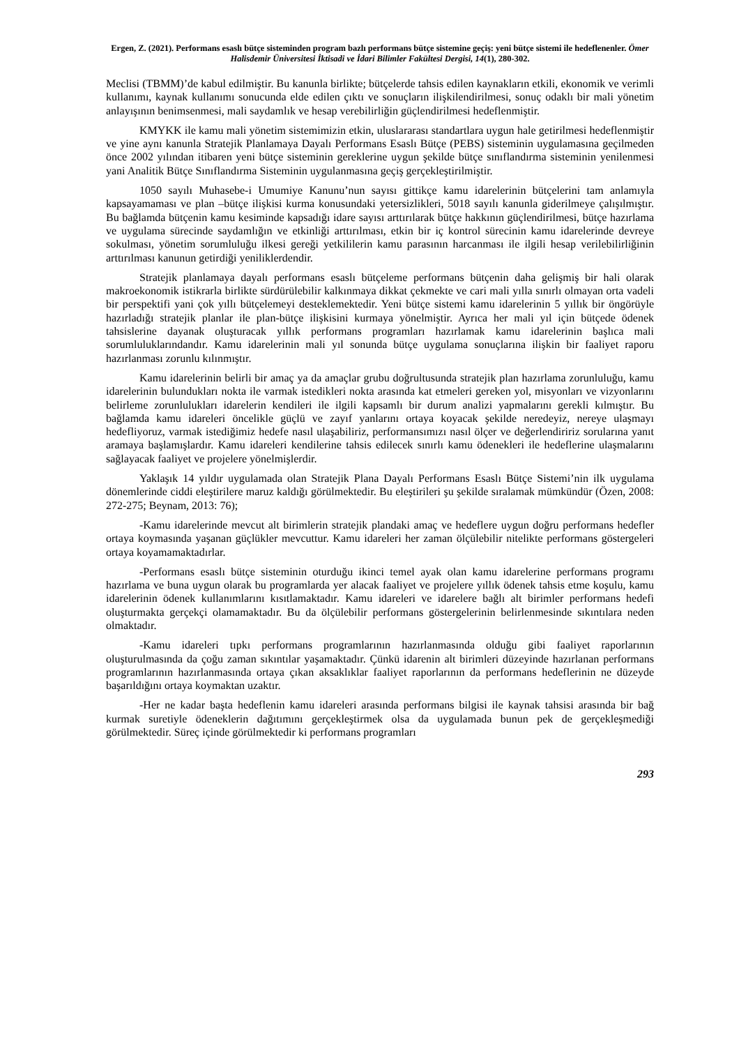Ergen, Z. (2021). Performans esaslı bütçe sisteminden program bazlı performans bütçe sistemine geçiş: yeni bütçe sistemi ile hedeflenenler. Ömer Halisdemir Üniversitesi İktisadi ve İdari Bilimler Fakültesi Dergisi, 14(1), 280-302.
Meclisi (TBMM)’de kabul edilmiştir. Bu kanunla birlikte; bütçelerde tahsis edilen kaynakların etkili, ekonomik ve verimli kullanımı, kaynak kullanımı sonucunda elde edilen çıktı ve sonuçların ilişkilendirilmesi, sonuç odaklı bir mali yönetim anlayışının benimsenmesi, mali saydamlık ve hesap verebilirliğin güçlendirilmesi hedeflenmiştir.
KMYKK ile kamu mali yönetim sistemimizin etkin, uluslararası standartlara uygun hale getirilmesi hedeflenmiştir ve yine aynı kanunla Stratejik Planlamaya Dayalı Performans Esaslı Bütçe (PEBS) sisteminin uygulamasına geçilmeden önce 2002 yılından itibaren yeni bütçe sisteminin gereklerine uygun şekilde bütçe sınıflandırma sisteminin yenilenmesi yani Analitik Bütçe Sınıflandırma Sisteminin uygulanmasına geçiş gerçekleştirilmiştir.
1050 sayılı Muhasebe-i Umumiye Kanunu’nun sayısı gittikçe kamu idarelerinin bütçelerini tam anlamıyla kapsayamaması ve plan –bütçe ilişkisi kurma konusundaki yetersizlikleri, 5018 sayılı kanunla giderilmeye çalışılmıştır. Bu bağlamda bütçenin kamu kesiminde kapsadığı idare sayısı arttırılarak bütçe hakkının güçlendirilmesi, bütçe hazırlama ve uygulama sürecinde saydamlığın ve etkinliği arttırılması, etkin bir iç kontrol sürecinin kamu idarelerinde devreye sokulması, yönetim sorumluluğu ilkesi gereği yetkililerin kamu parasının harcanması ile ilgili hesap verilebilirliğinin arttırılması kanunun getirdiği yeniliklerdendir.
Stratejik planlamaya dayalı performans esaslı bütçeleme performans bütçenin daha gelişmiş bir hali olarak makroekonomik istikrarla birlikte sürdürülebilir kalkınmaya dikkat çekmekte ve cari mali yılla sınırlı olmayan orta vadeli bir perspektifi yani çok yıllı bütçelemeyi desteklemektedir. Yeni bütçe sistemi kamu idarelerinin 5 yıllık bir öngörüyle hazırladığı stratejik planlar ile plan-bütçe ilişkisini kurmaya yönelmiştir. Ayrıca her mali yıl için bütçede ödenek tahsislerine dayanak oluşturacak yıllık performans programları hazırlamak kamu idarelerinin başlıca mali sorumluluklarındandır. Kamu idarelerinin mali yıl sonunda bütçe uygulama sonuçlarına ilişkin bir faaliyet raporu hazırlanması zorunlu kılınmıştır.
Kamu idarelerinin belirli bir amaç ya da amaçlar grubu doğrultusunda stratejik plan hazırlama zorunluluğu, kamu idarelerinin bulundukları nokta ile varmak istedikleri nokta arasında kat etmeleri gereken yol, misyonları ve vizyonlarını belirleme zorunlulukları idarelerin kendileri ile ilgili kapsamlı bir durum analizi yapmalarını gerekli kılmıştır. Bu bağlamda kamu idareleri öncelikle güçlü ve zayıf yanlarını ortaya koyacak şekilde neredeyiz, nereye ulaşmayı hedefliyoruz, varmak istediğimiz hedefe nasıl ulaşabiliriz, performansımızı nasıl ölçer ve değerlendiririz sorularına yanıt aramaya başlamışlardır. Kamu idareleri kendilerine tahsis edilecek sınırlı kamu ödenekleri ile hedeflerine ulaşmalarını sağlayacak faaliyet ve projelere yönelmişlerdir.
Yaklaşık 14 yıldır uygulamada olan Stratejik Plana Dayalı Performans Esaslı Bütçe Sistemi’nin ilk uygulama dönemlerinde ciddi eleştirilere maruz kaldığı görülmektedir. Bu eleştirileri şu şekilde sıralamak mümkündür (Özen, 2008: 272-275; Beynam, 2013: 76);
-Kamu idarelerinde mevcut alt birimlerin stratejik plandaki amaç ve hedeflere uygun doğru performans hedefler ortaya koymasında yaşanan güçlükler mevcuttur. Kamu idareleri her zaman ölçülebilir nitelikte performans göstergeleri ortaya koyamamaktadırlar.
-Performans esaslı bütçe sisteminin oturduğu ikinci temel ayak olan kamu idarelerine performans programı hazırlama ve buna uygun olarak bu programlarda yer alacak faaliyet ve projelere yıllık ödenek tahsis etme koşulu, kamu idarelerinin ödenek kullanımlarını kısıtlamaktadır. Kamu idareleri ve idarelere bağlı alt birimler performans hedefi oluşturmakta gerçekçi olamamaktadır. Bu da ölçülebilir performans göstergelerinin belirlenmesinde sıkıntılara neden olmaktadır.
-Kamu idareleri tıpkı performans programlarının hazırlanmasında olduğu gibi faaliyet raporlarının oluşturulmasında da çoğu zaman sıkıntılar yaşamaktadır. Çünkü idarenin alt birimleri düzeyinde hazırlanan performans programlarının hazırlanmasında ortaya çıkan aksaklıklar faaliyet raporlarının da performans hedeflerinin ne düzeyde başarıldığını ortaya koymaktan uzaktır.
-Her ne kadar başta hedeflenin kamu idareleri arasında performans bilgisi ile kaynak tahsisi arasında bir bağ kurmak suretiyle ödeneklerin dağıtımını gerçekleştirmek olsa da uygulamada bunun pek de gerçekleşmediği görülmektedir. Süreç içinde görülmektedir ki performans programları
293